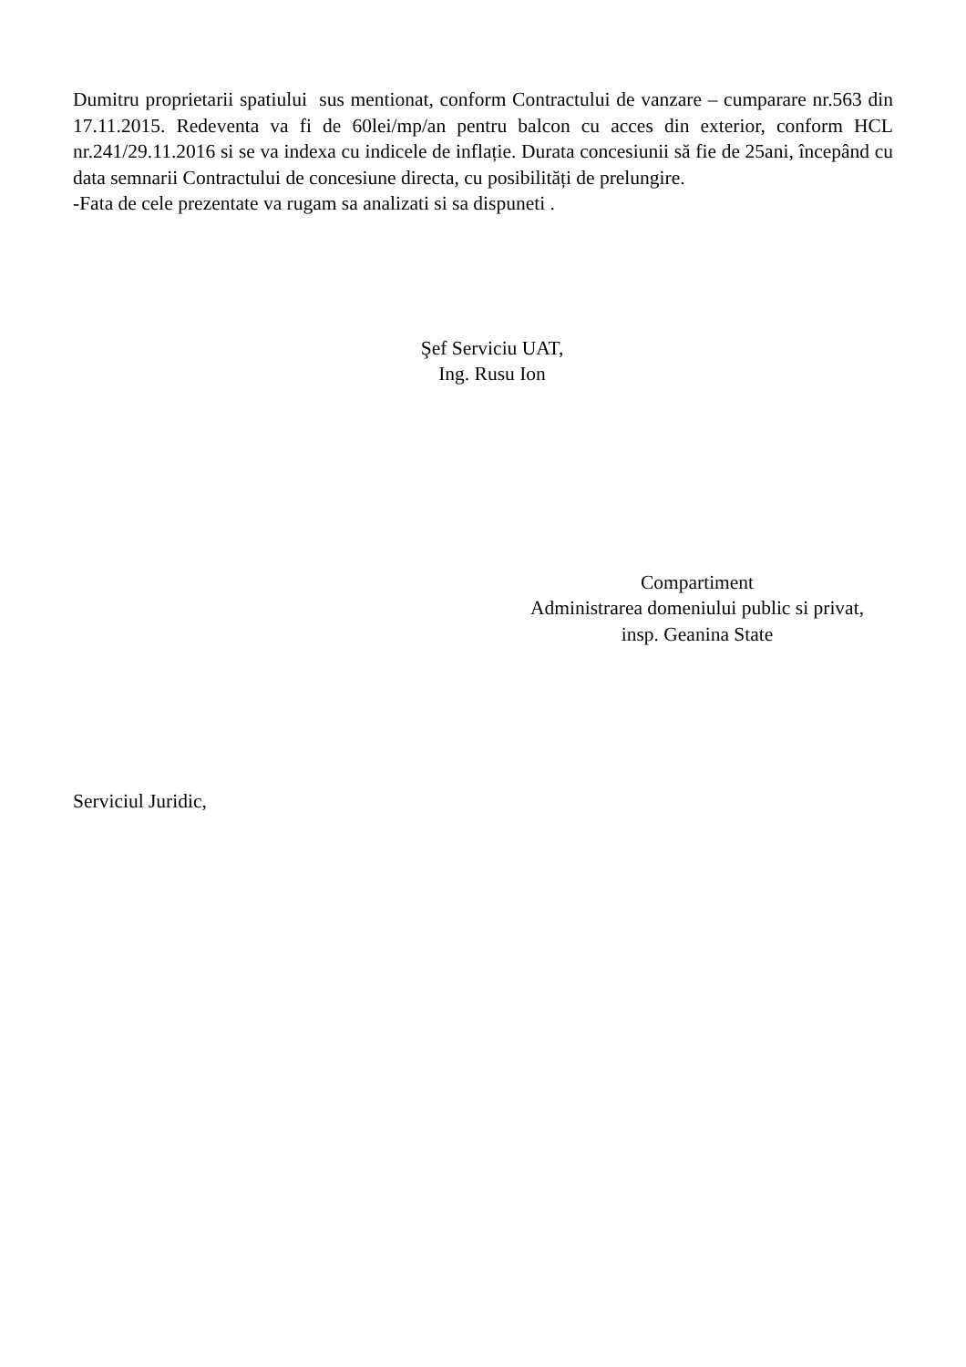Dumitru proprietarii spatiului sus mentionat, conform Contractului de vanzare – cumparare nr.563 din 17.11.2015. Redeventa va fi de 60lei/mp/an pentru balcon cu acces din exterior, conform HCL nr.241/29.11.2016 si se va indexa cu indicele de inflație. Durata concesiunii să fie de 25ani, începând cu data semnarii Contractului de concesiune directa, cu posibilități de prelungire.
-Fata de cele prezentate va rugam sa analizati si sa dispuneti .
Şef Serviciu UAT,
Ing. Rusu Ion
Compartiment
Administrarea domeniului public si privat,
insp. Geanina State
Serviciul Juridic,